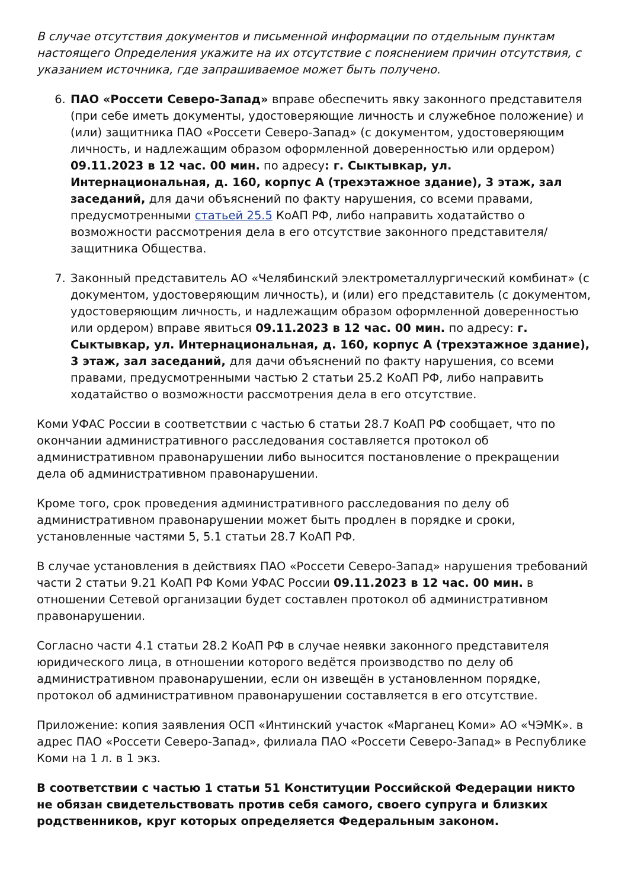В случае отсутствия документов и письменной информации по отдельным пунктам настоящего Определения укажите на их отсутствие с пояснением причин отсутствия, с указанием источника, где запрашиваемое может быть получено.
6. ПАО «Россети Северо-Запад» вправе обеспечить явку законного представителя (при себе иметь документы, удостоверяющие личность и служебное положение) и (или) защитника ПАО «Россети Северо-Запад» (с документом, удостоверяющим личность, и надлежащим образом оформленной доверенностью или ордером) 09.11.2023 в 12 час. 00 мин. по адресу: г. Сыктывкар, ул. Интернациональная, д. 160, корпус А (трехэтажное здание), 3 этаж, зал заседаний, для дачи объяснений по факту нарушения, со всеми правами, предусмотренными статьей 25.5 КоАП РФ, либо направить ходатайство о возможности рассмотрения дела в его отсутствие законного представителя/защитника Общества.
7. Законный представитель АО «Челябинский электрометаллургический комбинат» (с документом, удостоверяющим личность), и (или) его представитель (с документом, удостоверяющим личность, и надлежащим образом оформленной доверенностью или ордером) вправе явиться 09.11.2023 в 12 час. 00 мин. по адресу: г. Сыктывкар, ул. Интернациональная, д. 160, корпус А (трехэтажное здание), 3 этаж, зал заседаний, для дачи объяснений по факту нарушения, со всеми правами, предусмотренными частью 2 статьи 25.2 КоАП РФ, либо направить ходатайство о возможности рассмотрения дела в его отсутствие.
Коми УФАС России в соответствии с частью 6 статьи 28.7 КоАП РФ сообщает, что по окончании административного расследования составляется протокол об административном правонарушении либо выносится постановление о прекращении дела об административном правонарушении.
Кроме того, срок проведения административного расследования по делу об административном правонарушении может быть продлен в порядке и сроки, установленные частями 5, 5.1 статьи 28.7 КоАП РФ.
В случае установления в действиях ПАО «Россети Северо-Запад» нарушения требований части 2 статьи 9.21 КоАП РФ Коми УФАС России 09.11.2023 в 12 час. 00 мин. в отношении Сетевой организации будет составлен протокол об административном правонарушении.
Согласно части 4.1 статьи 28.2 КоАП РФ в случае неявки законного представителя юридического лица, в отношении которого ведётся производство по делу об административном правонарушении, если он извещён в установленном порядке, протокол об административном правонарушении составляется в его отсутствие.
Приложение: копия заявления ОСП «Интинский участок «Марганец Коми» АО «ЧЭМК». в адрес ПАО «Россети Северо-Запад», филиала ПАО «Россети Северо-Запад» в Республике Коми на 1 л. в 1 экз.
В соответствии с частью 1 статьи 51 Конституции Российской Федерации никто не обязан свидетельствовать против себя самого, своего супруга и близких родственников, круг которых определяется Федеральным законом.